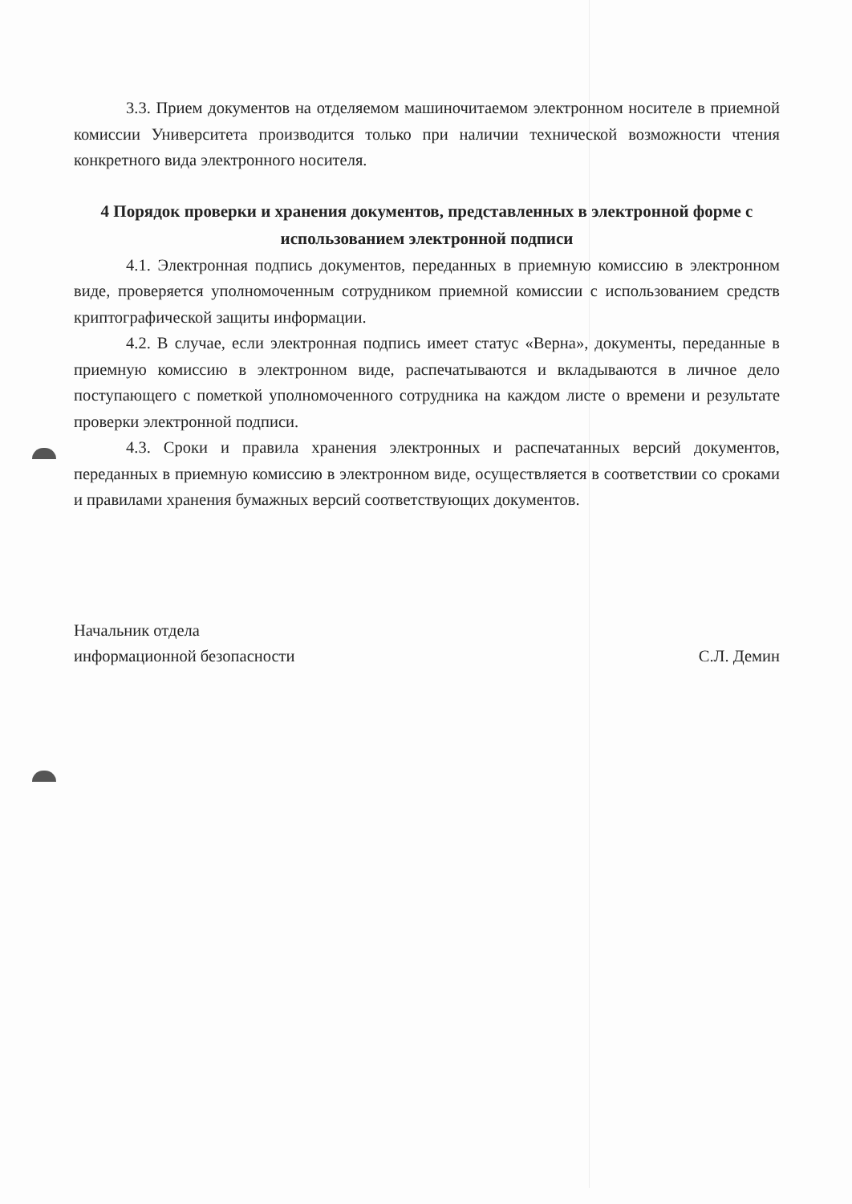3.3. Прием документов на отделяемом машиночитаемом электронном носителе в приемной комиссии Университета производится только при наличии технической возможности чтения конкретного вида электронного носителя.
4 Порядок проверки и хранения документов, представленных в электронной форме с использованием электронной подписи
4.1. Электронная подпись документов, переданных в приемную комиссию в электронном виде, проверяется уполномоченным сотрудником приемной комиссии с использованием средств криптографической защиты информации.
4.2. В случае, если электронная подпись имеет статус «Верна», документы, переданные в приемную комиссию в электронном виде, распечатываются и вкладываются в личное дело поступающего с пометкой уполномоченного сотрудника на каждом листе о времени и результате проверки электронной подписи.
4.3. Сроки и правила хранения электронных и распечатанных версий документов, переданных в приемную комиссию в электронном виде, осуществляется в соответствии со сроками и правилами хранения бумажных версий соответствующих документов.
Начальник отдела
информационной безопасности
С.Л. Демин